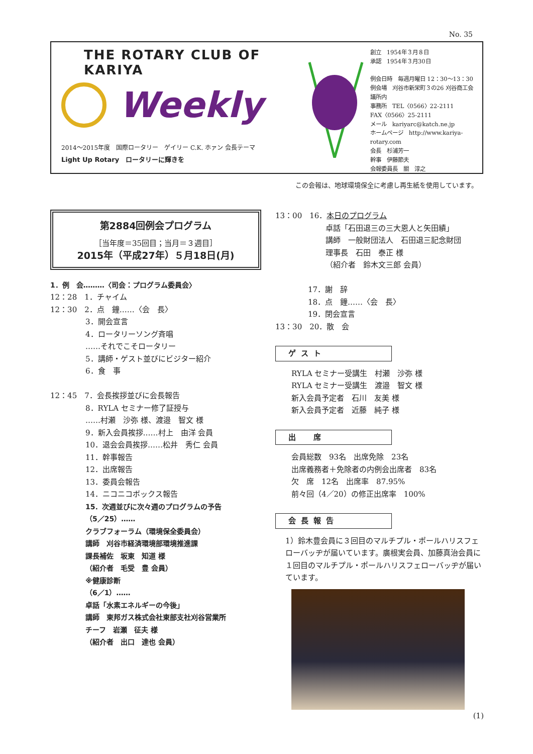No. 35
THE ROTARY CLUB OF KARIYA
Weekly
2014～2015年度　国際ロータリー　ゲイリー C.K. ホァン 会長テーマ
Light Up Rotary　ロータリーに輝きを
創立　1954年３月８日
承認　1954年３月30日
例会日時　毎週月曜日 12：30～13：30
例会場　刈谷市新栄町３の26 刈谷商工会議所内
事務所　TEL〈0566〉22-2111
FAX〈0566〉25-2111
メール　kariyarc@katch.ne.jp
ホームページ　http://www.kariya-rotary.com
会長　杉浦芳一
幹事　伊藤節夫
会報委員長　關　淳之
この会報は、地球環境保全に考慮し再生紙を使用しています。
第2884回例会プログラム
［当年度＝35回目；当月＝３週目］
2015年（平成27年）５月18日(月)
1．例　会………〈司会：プログラム委員会〉
12：28　1．チャイム
12：30　2．点　鐘……〈会　長〉
3．開会宣言
4．ロータリーソング斉唱
……それでこそロータリー
5．講師・ゲスト並びにビジター紹介
6．食　事
12：45　7．会長挨拶並びに会長報告
8．RYLA セミナー修了証授与
……村瀬　沙弥 様、渡邉　智文 様
9．新入会員挨拶……村上　由洋 会員
10．退会会員挨拶……松井　秀仁 会員
11．幹事報告
12．出席報告
13．委員会報告
14．ニコニコボックス報告
15．次週並びに次々週のプログラムの予告
（5／25）……
クラブフォーラム（環境保全委員会）
講師　刈谷市経済環境部環境推進課
課長補佐　坂東　知道 様
（紹介者　毛受　豊 会員）
※健康診断
（6／1）……
卓話「水素エネルギーの今後」
講師　東邦ガス株式会社東部支社刈谷営業所
チーフ　岩瀬　征夫 様
（紹介者　出口　達也 会員）
13：00　16．本日のプログラム
卓話「石田退三の三大恩人と矢田績」
講師　一般財団法人　石田退三記念財団
理事長　石田　泰正 様
（紹介者　鈴木文三郎 会員）
17．謝　辞
18．点　鐘……〈会　長〉
19．閉会宣言
13：30　20．散　会
ゲスト
RYLA セミナー受講生　村瀬　沙弥 様
RYLA セミナー受講生　渡邉　智文 様
新入会員予定者　石川　友美 様
新入会員予定者　近藤　純子 様
出　席
会員総数　93名　出席免除　23名
出席義務者＋免除者の内例会出席者　83名
欠　席　12名　出席率　87.95%
前々回（4／20）の修正出席率　100%
会長報告
1）鈴木豊会員に３回目のマルチプル・ポールハリスフェローバッヂが届いています。廣根実会員、加藤真治会員に１回目のマルチプル・ポールハリスフェローバッヂが届いています。
(1)